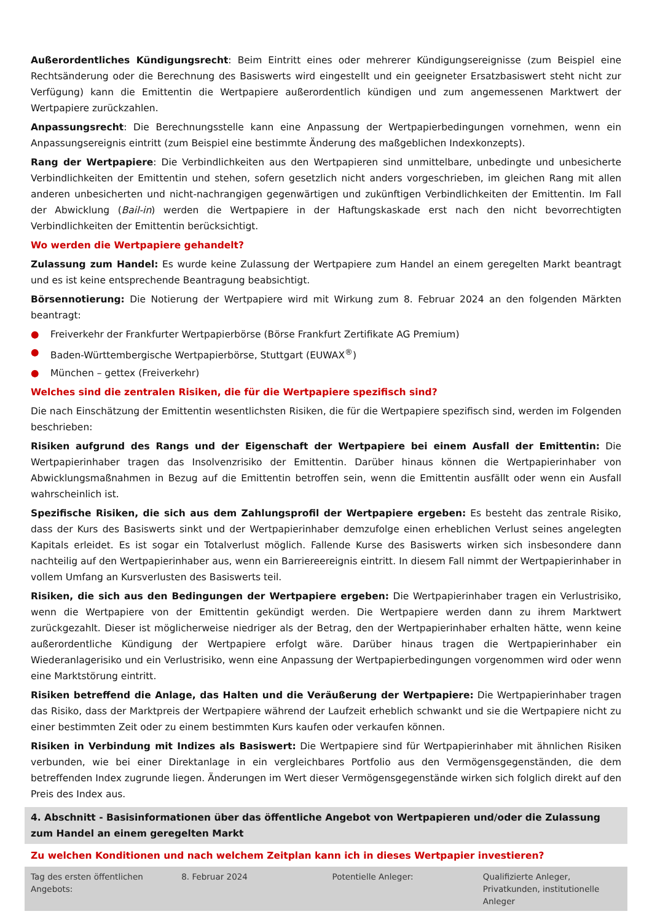Außerordentliches Kündigungsrecht: Beim Eintritt eines oder mehrerer Kündigungsereignisse (zum Beispiel eine Rechtsänderung oder die Berechnung des Basiswerts wird eingestellt und ein geeigneter Ersatzbasiswert steht nicht zur Verfügung) kann die Emittentin die Wertpapiere außerordentlich kündigen und zum angemessenen Marktwert der Wertpapiere zurückzahlen.
Anpassungsrecht: Die Berechnungsstelle kann eine Anpassung der Wertpapierbedingungen vornehmen, wenn ein Anpassungsereignis eintritt (zum Beispiel eine bestimmte Änderung des maßgeblichen Indexkonzepts).
Rang der Wertpapiere: Die Verbindlichkeiten aus den Wertpapieren sind unmittelbare, unbedingte und unbesicherte Verbindlichkeiten der Emittentin und stehen, sofern gesetzlich nicht anders vorgeschrieben, im gleichen Rang mit allen anderen unbesicherten und nicht-nachrangigen gegenwärtigen und zukünftigen Verbindlichkeiten der Emittentin. Im Fall der Abwicklung (Bail-in) werden die Wertpapiere in der Haftungskaskade erst nach den nicht bevorrechtigten Verbindlichkeiten der Emittentin berücksichtigt.
Wo werden die Wertpapiere gehandelt?
Zulassung zum Handel: Es wurde keine Zulassung der Wertpapiere zum Handel an einem geregelten Markt beantragt und es ist keine entsprechende Beantragung beabsichtigt.
Börsennotierung: Die Notierung der Wertpapiere wird mit Wirkung zum 8. Februar 2024 an den folgenden Märkten beantragt:
● Freiverkehr der Frankfurter Wertpapierbörse (Börse Frankfurt Zertifikate AG Premium)
● Baden-Württembergische Wertpapierbörse, Stuttgart (EUWAX<sup>®</sup>)
● München – gettex (Freiverkehr)
Welches sind die zentralen Risiken, die für die Wertpapiere spezifisch sind?
Die nach Einschätzung der Emittentin wesentlichsten Risiken, die für die Wertpapiere spezifisch sind, werden im Folgenden beschrieben:
Risiken aufgrund des Rangs und der Eigenschaft der Wertpapiere bei einem Ausfall der Emittentin: Die Wertpapierinhaber tragen das Insolvenzrisiko der Emittentin. Darüber hinaus können die Wertpapierinhaber von Abwicklungsmaßnahmen in Bezug auf die Emittentin betroffen sein, wenn die Emittentin ausfällt oder wenn ein Ausfall wahrscheinlich ist.
Spezifische Risiken, die sich aus dem Zahlungsprofil der Wertpapiere ergeben: Es besteht das zentrale Risiko, dass der Kurs des Basiswerts sinkt und der Wertpapierinhaber demzufolge einen erheblichen Verlust seines angelegten Kapitals erleidet. Es ist sogar ein Totalverlust möglich. Fallende Kurse des Basiswerts wirken sich insbesondere dann nachteilig auf den Wertpapierinhaber aus, wenn ein Barriereereignis eintritt. In diesem Fall nimmt der Wertpapierinhaber in vollem Umfang an Kursverlusten des Basiswerts teil.
Risiken, die sich aus den Bedingungen der Wertpapiere ergeben: Die Wertpapierinhaber tragen ein Verlustrisiko, wenn die Wertpapiere von der Emittentin gekündigt werden. Die Wertpapiere werden dann zu ihrem Marktwert zurückgezahlt. Dieser ist möglicherweise niedriger als der Betrag, den der Wertpapierinhaber erhalten hätte, wenn keine außerordentliche Kündigung der Wertpapiere erfolgt wäre. Darüber hinaus tragen die Wertpapierinhaber ein Wiederanlagerisiko und ein Verlustrisiko, wenn eine Anpassung der Wertpapierbedingungen vorgenommen wird oder wenn eine Marktstörung eintritt.
Risiken betreffend die Anlage, das Halten und die Veräußerung der Wertpapiere: Die Wertpapierinhaber tragen das Risiko, dass der Marktpreis der Wertpapiere während der Laufzeit erheblich schwankt und sie die Wertpapiere nicht zu einer bestimmten Zeit oder zu einem bestimmten Kurs kaufen oder verkaufen können.
Risiken in Verbindung mit Indizes als Basiswert: Die Wertpapiere sind für Wertpapierinhaber mit ähnlichen Risiken verbunden, wie bei einer Direktanlage in ein vergleichbares Portfolio aus den Vermögensgegenständen, die dem betreffenden Index zugrunde liegen. Änderungen im Wert dieser Vermögensgegenstände wirken sich folglich direkt auf den Preis des Index aus.
4. Abschnitt - Basisinformationen über das öffentliche Angebot von Wertpapieren und/oder die Zulassung zum Handel an einem geregelten Markt
Zu welchen Konditionen und nach welchem Zeitplan kann ich in dieses Wertpapier investieren?
| Tag des ersten öffentlichen Angebots: | 8. Februar 2024 | Potentielle Anleger: | Qualifizierte Anleger, Privatkunden, institutionelle Anleger |